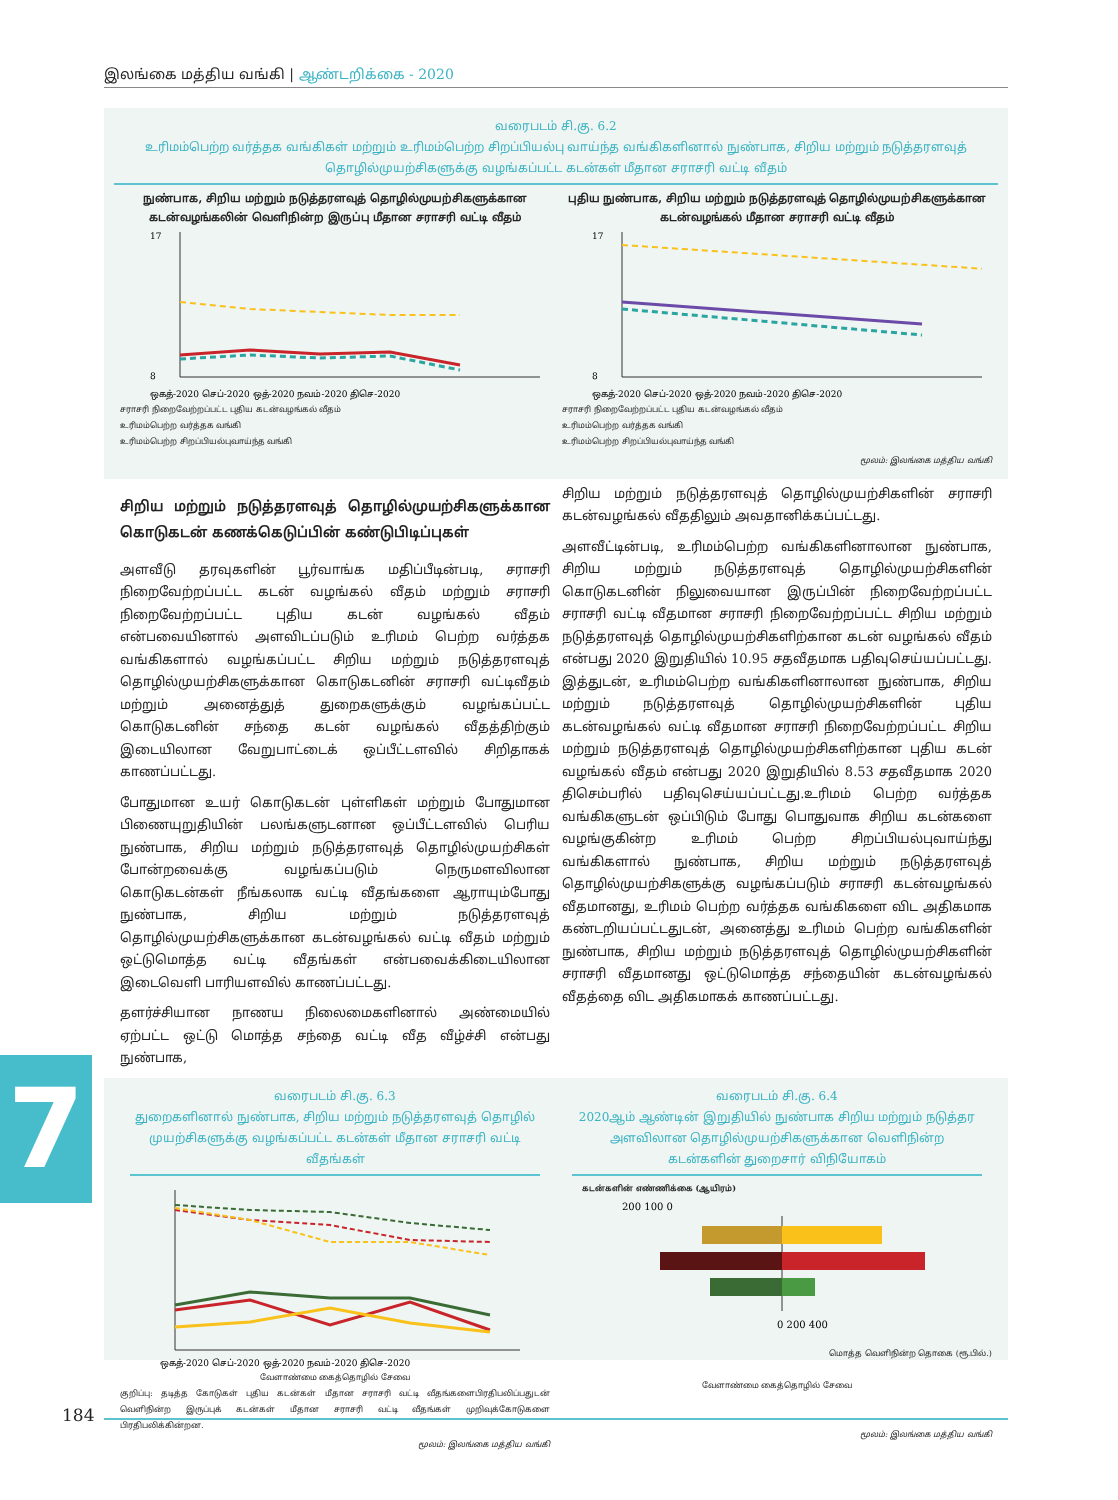இலங்கை மத்திய வங்கி | ஆண்டறிக்கை - 2020
வரைபடம் சி.கு. 6.2
உரிமம்பெற்ற வர்த்தக வங்கிகள் மற்றும் உரிமம்பெற்ற சிறப்பியல்பு வாய்ந்த வங்கிகளினால் நுண்பாக, சிறிய மற்றும் நடுத்தரளவுத் தொழில்முயற்சிகளுக்கு வழங்கப்பட்ட கடன்கள் மீதான சராசரி வட்டி வீதம்
நுண்பாக, சிறிய மற்றும் நடுத்தரளவுத் தொழில்முயற்சிகளுக்கான கடன்வழங்கலின் வெளிநின்ற இருப்பு மீதான சராசரி வட்டி வீதம்
ஒகத்-2020 செப்-2020 ஒத்-2020 நவம்-2020 திசெ-2020
17
8
சராசரி நிறைவேற்றப்பட்ட புதிய கடன்வழங்கல் வீதம்
உரிமம்பெற்ற வர்த்தக வங்கி
உரிமம்பெற்ற சிறப்பியல்புவாய்ந்த வங்கி
புதிய நுண்பாக, சிறிய மற்றும் நடுத்தரளவுத் தொழில்முயற்சிகளுக்கான கடன்வழங்கல் மீதான சராசரி வட்டி வீதம்
ஒகத்-2020 செப்-2020 ஒத்-2020 நவம்-2020 திசெ-2020
17
8
சராசரி நிறைவேற்றப்பட்ட புதிய கடன்வழங்கல் வீதம்
உரிமம்பெற்ற வர்த்தக வங்கி
உரிமம்பெற்ற சிறப்பியல்புவாய்ந்த வங்கி
மூலம்: இலங்கை மத்திய வங்கி
சிறிய மற்றும் நடுத்தரளவுத் தொழில்முயற்சிகளுக்கான கொடுகடன் கணக்கெடுப்பின் கண்டுபிடிப்புகள்
அளவீடு தரவுகளின் பூர்வாங்க மதிப்பீடின்படி, சராசரி நிறைவேற்றப்பட்ட கடன் வழங்கல் வீதம் மற்றும் சராசரி நிறைவேற்றப்பட்ட புதிய கடன் வழங்கல் வீதம் என்பவையினால் அளவிடப்படும் உரிமம் பெற்ற வர்த்தக வங்கிகளால் வழங்கப்பட்ட சிறிய மற்றும் நடுத்தரளவுத் தொழில்முயற்சிகளுக்கான கொடுகடனின் சராசரி வட்டிவீதம் மற்றும் அனைத்துத் துறைகளுக்கும் வழங்கப்பட்ட கொடுகடனின் சந்தை கடன் வழங்கல் வீதத்திற்கும் இடையிலான வேறுபாட்டைக் ஒப்பீட்டளவில் சிறிதாகக் காணப்பட்டது.
போதுமான உயர் கொடுகடன் புள்ளிகள் மற்றும் போதுமான பிணையுறுதியின் பலங்களுடனான ஒப்பீட்டளவில் பெரிய நுண்பாக, சிறிய மற்றும் நடுத்தரளவுத் தொழில்முயற்சிகள் போன்றவைக்கு வழங்கப்படும் நெருமளவிலான கொடுகடன்கள் நீங்கலாக வட்டி வீதங்களை ஆராயும்போது நுண்பாக, சிறிய மற்றும் நடுத்தரளவுத் தொழில்முயற்சிகளுக்கான கடன்வழங்கல் வட்டி வீதம் மற்றும் ஒட்டுமொத்த வட்டி வீதங்கள் என்பவைக்கிடையிலான இடைவெளி பாரியளவில் காணப்பட்டது.
தளர்ச்சியான நாணய நிலைமைகளினால் அண்மையில் ஏற்பட்ட ஒட்டு மொத்த சந்தை வட்டி வீத வீழ்ச்சி என்பது நுண்பாக,
சிறிய மற்றும் நடுத்தரளவுத் தொழில்முயற்சிகளின் சராசரி கடன்வழங்கல் வீததிலும் அவதானிக்கப்பட்டது.
அளவீட்டின்படி, உரிமம்பெற்ற வங்கிகளினாலான நுண்பாக, சிறிய மற்றும் நடுத்தரளவுத் தொழில்முயற்சிகளின் கொடுகடனின் நிலுவையான இருப்பின் நிறைவேற்றப்பட்ட சராசரி வட்டி வீதமான சராசரி நிறைவேற்றப்பட்ட சிறிய மற்றும் நடுத்தரளவுத் தொழில்முயற்சிகளிற்கான கடன் வழங்கல் வீதம் என்பது 2020 இறுதியில் 10.95 சதவீதமாக பதிவுசெய்யப்பட்டது. இத்துடன், உரிமம்பெற்ற வங்கிகளினாலான நுண்பாக, சிறிய மற்றும் நடுத்தரளவுத் தொழில்முயற்சிகளின் புதிய கடன்வழங்கல் வட்டி வீதமான சராசரி நிறைவேற்றப்பட்ட சிறிய மற்றும் நடுத்தரளவுத் தொழில்முயற்சிகளிற்கான புதிய கடன் வழங்கல் வீதம் என்பது 2020 இறுதியில் 8.53 சதவீதமாக 2020 திசெம்பரில் பதிவுசெய்யப்பட்டது.உரிமம் பெற்ற வர்த்தக வங்கிகளுடன் ஒப்பிடும் போது பொதுவாக சிறிய கடன்களை வழங்குகின்ற உரிமம் பெற்ற சிறப்பியல்புவாய்ந்து வங்கிகளால் நுண்பாக, சிறிய மற்றும் நடுத்தரளவுத் தொழில்முயற்சிகளுக்கு வழங்கப்படும் சராசரி கடன்வழங்கல் வீதமானது, உரிமம் பெற்ற வர்த்தக வங்கிகளை விட அதிகமாக கண்டறியப்பட்டதுடன், அனைத்து உரிமம் பெற்ற வங்கிகளின் நுண்பாக, சிறிய மற்றும் நடுத்தரளவுத் தொழில்முயற்சிகளின் சராசரி வீதமானது ஒட்டுமொத்த சந்தையின் கடன்வழங்கல் வீதத்தை விட அதிகமாகக் காணப்பட்டது.
வரைபடம் சி.கு. 6.3
துறைகளினால் நுண்பாக, சிறிய மற்றும் நடுத்தரளவுத் தொழில் முயற்சிகளுக்கு வழங்கப்பட்ட கடன்கள் மீதான சராசரி வட்டி வீதங்கள்
ஒகத்-2020 செப்-2020 ஒத்-2020 நவம்-2020 திசெ-2020
வேளாண்மை கைத்தொழில் சேவை
குறிப்பு: தடித்த கோடுகள் புதிய கடன்கள் மீதான சராசரி வட்டி வீதங்களைபிரதிபலிப்பதுடன் வெளிநின்ற இருப்புக் கடன்கள் மீதான சராசரி வட்டி வீதங்கள் முறிவுக்கோடுகளை பிரதிபலிக்கின்றன.
மூலம்: இலங்கை மத்திய வங்கி
வரைபடம் சி.கு. 6.4
2020ஆம் ஆண்டின் இறுதியில் நுண்பாக சிறிய மற்றும் நடுத்தர அளவிலான தொழில்முயற்சிகளுக்கான வெளிநின்ற கடன்களின் துறைசார் விநியோகம்
கடன்களின் எண்ணிக்கை (ஆயிரம்)
200 100 0
0 200 400
மொத்த வெளிநின்ற தொகை (ரூ.பில்.)
வேளாண்மை கைத்தொழில் சேவை
மூலம்: இலங்கை மத்திய வங்கி
7
184